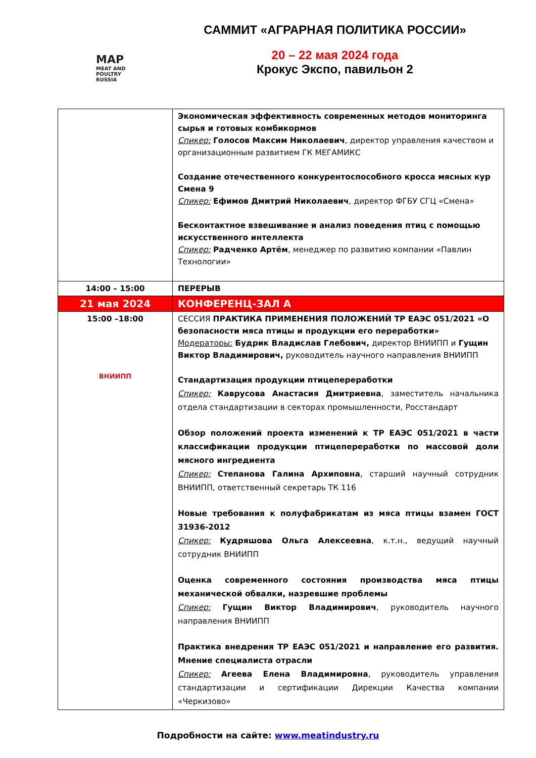MAP
MEAT AND POULTRY
RUSSIA
САММИТ «АГРАРНАЯ ПОЛИТИКА РОССИИ»
20 – 22 мая 2024 года
Крокус Экспо, павильон 2
| | Экономическая эффективность современных методов мониторинга сырья и готовых комбикормов Спикер: Голосов Максим Николаевич , директор управления качеством и организационным развитием ГК МЕГАМИКС Создание отечественного конкурентоспособного кросса мясных кур Смена 9 Спикер: Ефимов Дмитрий Николаевич , директор ФГБУ СГЦ «Смена» Бесконтактное взвешивание и анализ поведения птиц с помощью искусственного интеллекта Спикер: Радченко Артём , менеджер по развитию компании «Павлин Технологии» |
| 14:00 – 15:00 | ПЕРЕРЫВ |
| 21 мая 2024 | КОНФЕРЕНЦ-ЗАЛ А |
| 15:00 –18:00 ВНИИПП | СЕССИЯ ПРАКТИКА ПРИМЕНЕНИЯ ПОЛОЖЕНИЙ ТР ЕАЭС 051/2021 «О безопасности мяса птицы и продукции его переработки» Модераторы: Будрик Владислав Глебович, директор ВНИИПП и Гущин Виктор Владимирович, руководитель научного направления ВНИИПП Стандартизация продукции птицепереработки Спикер: Каврусова Анастасия Дмитриевна , заместитель начальника отдела стандартизации в секторах промышленности, Росстандарт Обзор положений проекта изменений к ТР ЕАЭС 051/2021 в части классификации продукции птицепереработки по массовой доли мясного ингредиента Спикер: Степанова Галина Архиповна , старший научный сотрудник ВНИИПП, ответственный секретарь ТК 116 Новые требования к полуфабрикатам из мяса птицы взамен ГОСТ 31936-2012 Спикер: Кудряшова Ольга Алексеевна , к.т.н., ведущий научный сотрудник ВНИИПП Оценка современного состояния производства мяса птицы механической обвалки, назревшие проблемы Спикер: Гущин Виктор Владимирович , руководитель научного направления ВНИИПП Практика внедрения ТР ЕАЭС 051/2021 и направление его развития. Мнение специалиста отрасли Спикер: Агеева Елена Владимировна , руководитель управления стандартизации и сертификации Дирекции Качества компании «Черкизово» |
Подробности на сайте: www.meatindustry.ru